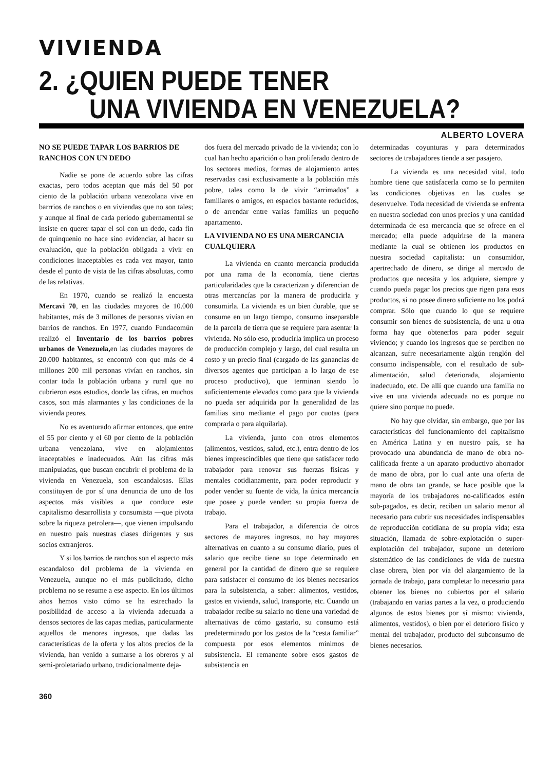VIVIENDA
2. ¿QUIEN PUEDE TENER
UNA VIVIENDA EN VENEZUELA?
ALBERTO LOVERA
NO SE PUEDE TAPAR LOS BARRIOS DE RANCHOS CON UN DEDO
Nadie se pone de acuerdo sobre las cifras exactas, pero todos aceptan que más del 50 por ciento de la población urbana venezolana vive en barrrios de ranchos o en viviendas que no son tales; y aunque al final de cada período gubernamental se insiste en querer tapar el sol con un dedo, cada fin de quinquenio no hace sino evidenciar, al hacer su evaluación, que la población obligada a vivir en condiciones inaceptables es cada vez mayor, tanto desde el punto de vista de las cifras absolutas, como de las relativas.
En 1970, cuando se realizó la encuesta Mercavi 70, en las ciudades mayores de 10.000 habitantes, más de 3 millones de personas vivían en barrios de ranchos. En 1977, cuando Fundacomún realizó el Inventario de los barrios pobres urbanos de Venezuela, en las ciudades mayores de 20.000 habitantes, se encontró con que más de 4 millones 200 mil personas vivían en ranchos, sin contar toda la población urbana y rural que no cubrieron esos estudios, donde las cifras, en muchos casos, son más alarmantes y las condiciones de la vivienda peores.
No es aventurado afirmar entonces, que entre el 55 por ciento y el 60 por ciento de la población urbana venezolana, vive en alojamientos inaceptables e inadecuados. Aún las cifras más manipuladas, que buscan encubrir el problema de la vivienda en Venezuela, son escandalosas. Ellas constituyen de por sí una denuncia de uno de los aspectos más visibles a que conduce este capitalismo desarrollista y consumista —que pivota sobre la riqueza petrolera—, que vienen impulsando en nuestro país nuestras clases dirigentes y sus socios extranjeros.
Y si los barrios de ranchos son el aspecto más escandaloso del problema de la vivienda en Venezuela, aunque no el más publicitado, dicho problema no se resume a ese aspecto. En los últimos años hemos visto cómo se ha estrechado la posibilidad de acceso a la vivienda adecuada a densos sectores de las capas medias, particularmente aquellos de menores ingresos, que dadas las características de la oferta y los altos precios de la vivienda, han venido a sumarse a los obreros y al semi-proletariado urbano, tradicionalmente deja-
dos fuera del mercado privado de la vivienda; con lo cual han hecho aparición o han proliferado dentro de los sectores medios, formas de alojamiento antes reservadas casi exclusivamente a la población más pobre, tales como la de vivir “arrimados” a familiares o amigos, en espacios bastante reducidos, o de arrendar entre varias familias un pequeño apartamento.
LA VIVIENDA NO ES UNA MERCANCIA CUALQUIERA
La vivienda en cuanto mercancía producida por una rama de la economía, tiene ciertas particularidades que la caracterizan y diferencian de otras mercancías por la manera de producirla y consumirla. La vivienda es un bien durable, que se consume en un largo tiempo, consumo inseparable de la parcela de tierra que se requiere para asentar la vivienda. No sólo eso, producirla implica un proceso de producción complejo y largo, del cual resulta un costo y un precio final (cargado de las ganancias de diversos agentes que participan a lo largo de ese proceso productivo), que terminan siendo lo suficientemente elevados como para que la vivienda no pueda ser adquirida por la generalidad de las familias sino mediante el pago por cuotas (para comprarla o para alquilarla).
La vivienda, junto con otros elementos (alimentos, vestidos, salud, etc.), entra dentro de los bienes imprescindibles que tiene que satisfacer todo trabajador para renovar sus fuerzas físicas y mentales cotidianamente, para poder reproducir y poder vender su fuente de vida, la única mercancía que posee y puede vender: su propia fuerza de trabajo.
Para el trabajador, a diferencia de otros sectores de mayores ingresos, no hay mayores alternativas en cuanto a su consumo diario, pues el salario que recibe tiene su tope determinado en general por la cantidad de dinero que se requiere para satisfacer el consumo de los bienes necesarios para la subsistencia, a saber: alimentos, vestidos, gastos en vivienda, salud, transporte, etc. Cuando un trabajador recibe su salario no tiene una variedad de alternativas de cómo gastarlo, su consumo está predeterminado por los gastos de la “cesta familiar” compuesta por esos elementos mínimos de subsistencia. El remanente sobre esos gastos de subsistencia en
determinadas coyunturas y para determinados sectores de trabajadores tiende a ser pasajero.
La vivienda es una necesidad vital, todo hombre tiene que satisfacerla como se lo permiten las condiciones objetivas en las cuales se desenvuelve. Toda necesidad de vivienda se enfrenta en nuestra sociedad con unos precios y una cantidad determinada de esa mercancía que se ofrece en el mercado; ella puede adquirirse de la manera mediante la cual se obtienen los productos en nuestra sociedad capitalista: un consumidor, apertrechado de dinero, se dirige al mercado de productos que necesita y los adquiere, siempre y cuando pueda pagar los precios que rigen para esos productos, si no posee dinero suficiente no los podrá comprar. Sólo que cuando lo que se requiere consumir son bienes de subsistencia, de una u otra forma hay que obtenerlos para poder seguir viviendo; y cuando los ingresos que se perciben no alcanzan, sufre necesariamente algún renglón del consumo indispensable, con el resultado de sub-alimentación, salud deteriorada, alojamiento inadecuado, etc. De allí que cuando una familia no vive en una vivienda adecuada no es porque no quiere sino porque no puede.
No hay que olvidar, sin embargo, que por las características del funcionamiento del capitalismo en América Latina y en nuestro país, se ha provocado una abundancia de mano de obra no-calificada frente a un aparato productivo ahorrador de mano de obra, por lo cual ante una oferta de mano de obra tan grande, se hace posible que la mayoría de los trabajadores no-calificados estén sub-pagados, es decir, reciben un salario menor al necesario para cubrir sus necesidades indispensables de reproducción cotidiana de su propia vida; esta situación, llamada de sobre-explotación o super-explotación del trabajador, supone un deterioro sistemático de las condiciones de vida de nuestra clase obrera, bien por vía del alargamiento de la jornada de trabajo, para completar lo necesario para obtener los bienes no cubiertos por el salario (trabajando en varias partes a la vez, o produciendo algunos de estos bienes por sí mismo: vivienda, alimentos, vestidos), o bien por el deterioro físico y mental del trabajador, producto del subconsumo de bienes necesarios.
360